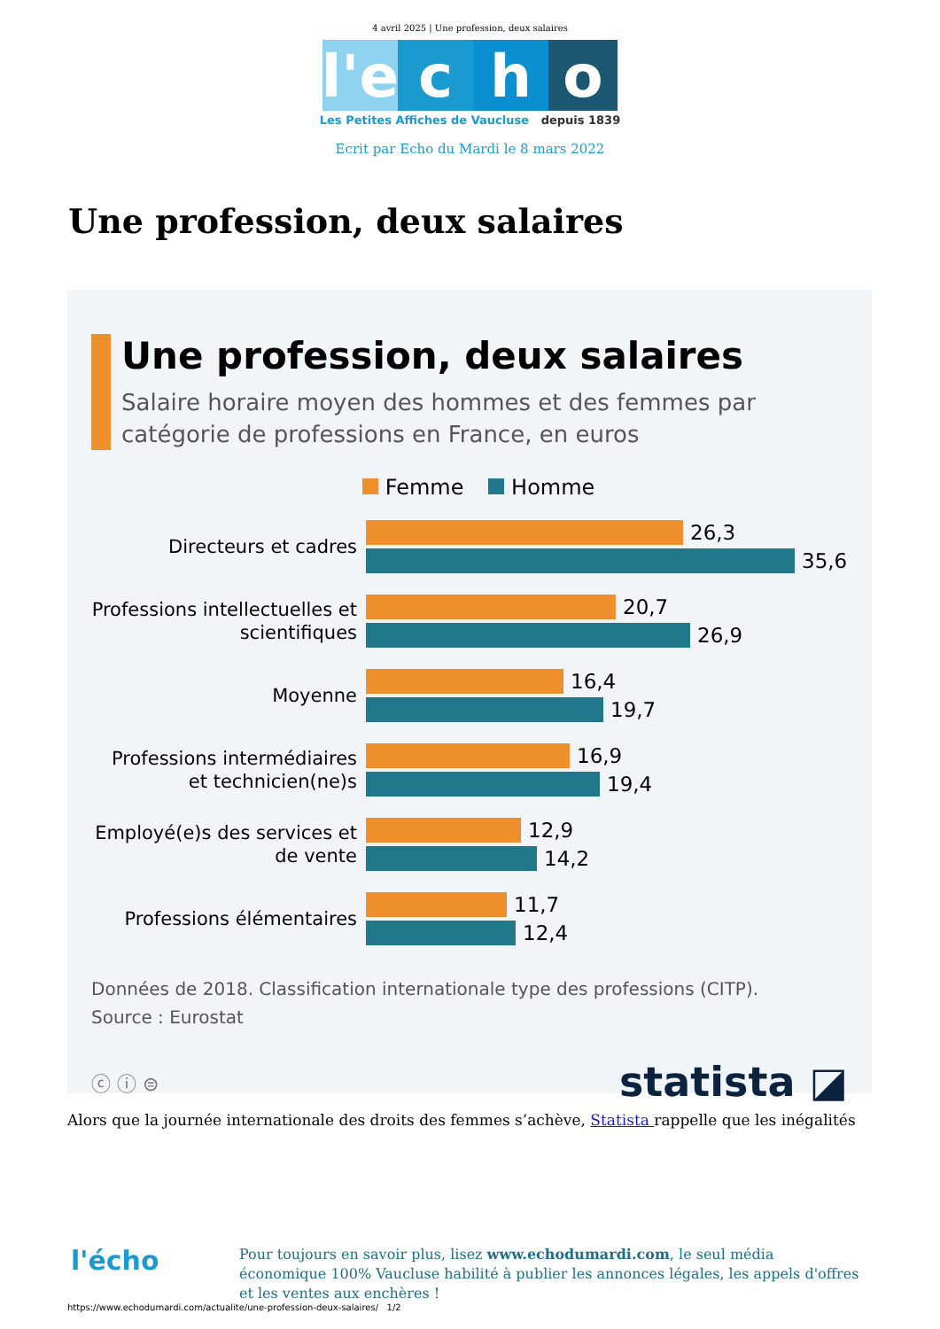4 avril 2025 | Une profession, deux salaires
l'e
c h o
Les Petites Affiches de Vaucluse depuis 1839
Ecrit par Echo du Mardi le 8 mars 2022
Une profession, deux salaires
Une profession, deux salaires
Salaire horaire moyen des hommes et des femmes par catégorie de professions en France, en euros
Femme Homme
Directeurs et cadres
26,3
35,6
Professions intellectuelles et scientifiques
20,7
26,9
Moyenne
16,4
19,7
Professions intermédiaires et technicien(ne)s
16,9
19,4
Employé(e)s des services et de vente
12,9
14,2
Professions élémentaires
11,7
12,4
Données de 2018. Classification internationale type des professions (CITP).
Source : Eurostat
ⓒ ⓘ ⊜
statista ◪
Alors que la journée internationale des droits des femmes s’achève, Statista rappelle que les inégalités
l'écho
Pour toujours en savoir plus, lisez www.echodumardi.com, le seul média économique 100% Vaucluse habilité à publier les annonces légales, les appels d'offres et les ventes aux enchères !
https://www.echodumardi.com/actualite/une-profession-deux-salaires/ 1/2